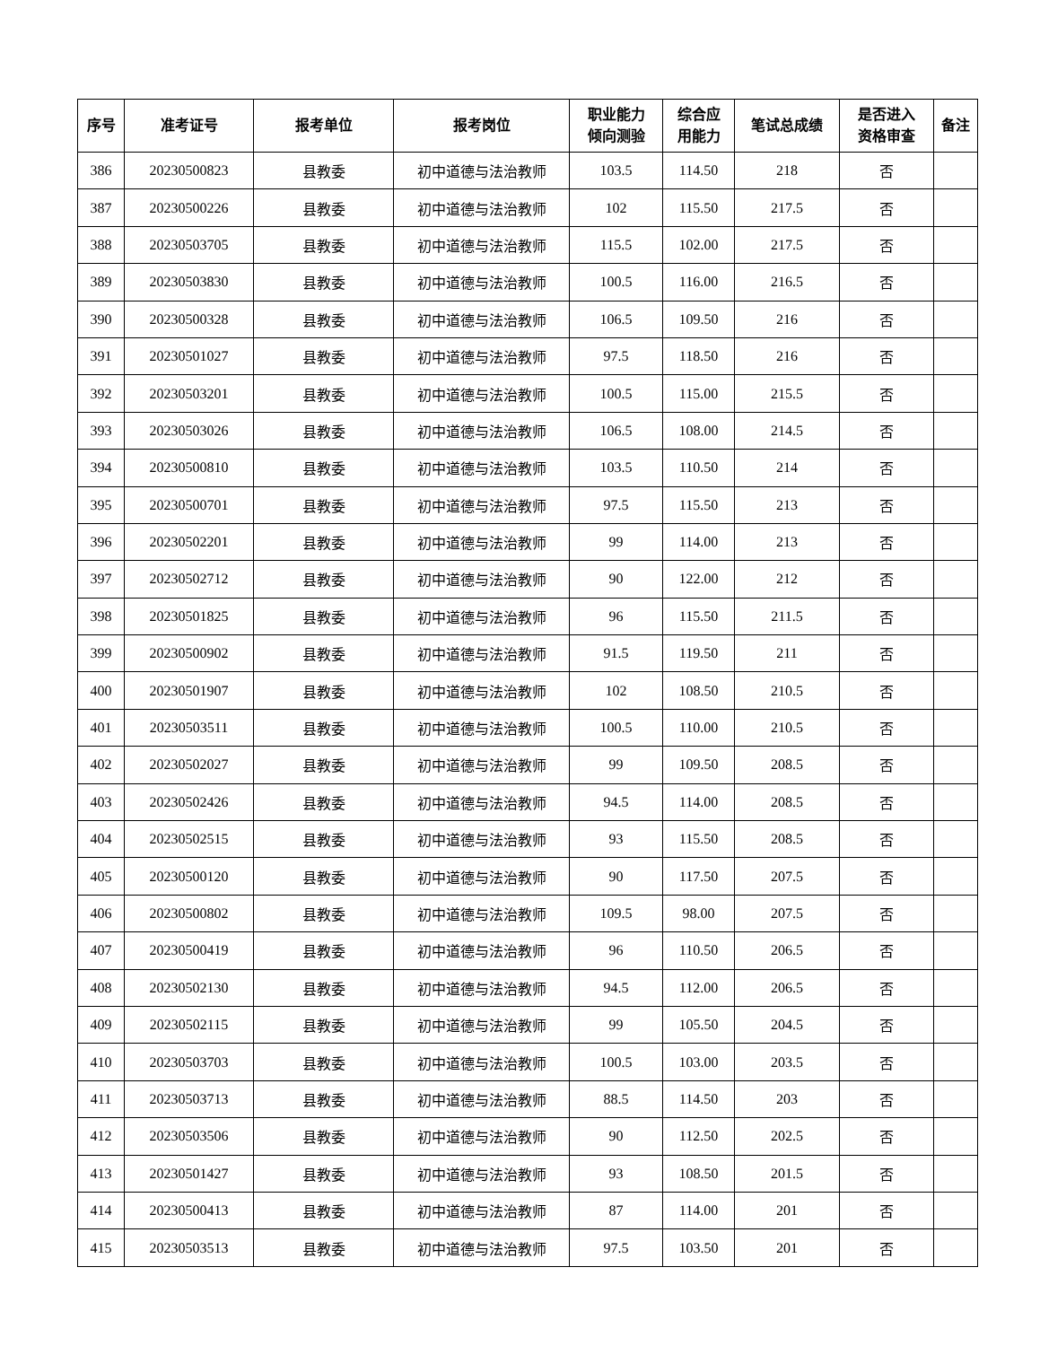| 序号 | 准考证号 | 报考单位 | 报考岗位 | 职业能力 倾向测验 | 综合应 用能力 | 笔试总成绩 | 是否进入 资格审查 | 备注 |
| --- | --- | --- | --- | --- | --- | --- | --- | --- |
| 386 | 20230500823 | 县教委 | 初中道德与法治教师 | 103.5 | 114.50 | 218 | 否 | |
| 387 | 20230500226 | 县教委 | 初中道德与法治教师 | 102 | 115.50 | 217.5 | 否 | |
| 388 | 20230503705 | 县教委 | 初中道德与法治教师 | 115.5 | 102.00 | 217.5 | 否 | |
| 389 | 20230503830 | 县教委 | 初中道德与法治教师 | 100.5 | 116.00 | 216.5 | 否 | |
| 390 | 20230500328 | 县教委 | 初中道德与法治教师 | 106.5 | 109.50 | 216 | 否 | |
| 391 | 20230501027 | 县教委 | 初中道德与法治教师 | 97.5 | 118.50 | 216 | 否 | |
| 392 | 20230503201 | 县教委 | 初中道德与法治教师 | 100.5 | 115.00 | 215.5 | 否 | |
| 393 | 20230503026 | 县教委 | 初中道德与法治教师 | 106.5 | 108.00 | 214.5 | 否 | |
| 394 | 20230500810 | 县教委 | 初中道德与法治教师 | 103.5 | 110.50 | 214 | 否 | |
| 395 | 20230500701 | 县教委 | 初中道德与法治教师 | 97.5 | 115.50 | 213 | 否 | |
| 396 | 20230502201 | 县教委 | 初中道德与法治教师 | 99 | 114.00 | 213 | 否 | |
| 397 | 20230502712 | 县教委 | 初中道德与法治教师 | 90 | 122.00 | 212 | 否 | |
| 398 | 20230501825 | 县教委 | 初中道德与法治教师 | 96 | 115.50 | 211.5 | 否 | |
| 399 | 20230500902 | 县教委 | 初中道德与法治教师 | 91.5 | 119.50 | 211 | 否 | |
| 400 | 20230501907 | 县教委 | 初中道德与法治教师 | 102 | 108.50 | 210.5 | 否 | |
| 401 | 20230503511 | 县教委 | 初中道德与法治教师 | 100.5 | 110.00 | 210.5 | 否 | |
| 402 | 20230502027 | 县教委 | 初中道德与法治教师 | 99 | 109.50 | 208.5 | 否 | |
| 403 | 20230502426 | 县教委 | 初中道德与法治教师 | 94.5 | 114.00 | 208.5 | 否 | |
| 404 | 20230502515 | 县教委 | 初中道德与法治教师 | 93 | 115.50 | 208.5 | 否 | |
| 405 | 20230500120 | 县教委 | 初中道德与法治教师 | 90 | 117.50 | 207.5 | 否 | |
| 406 | 20230500802 | 县教委 | 初中道德与法治教师 | 109.5 | 98.00 | 207.5 | 否 | |
| 407 | 20230500419 | 县教委 | 初中道德与法治教师 | 96 | 110.50 | 206.5 | 否 | |
| 408 | 20230502130 | 县教委 | 初中道德与法治教师 | 94.5 | 112.00 | 206.5 | 否 | |
| 409 | 20230502115 | 县教委 | 初中道德与法治教师 | 99 | 105.50 | 204.5 | 否 | |
| 410 | 20230503703 | 县教委 | 初中道德与法治教师 | 100.5 | 103.00 | 203.5 | 否 | |
| 411 | 20230503713 | 县教委 | 初中道德与法治教师 | 88.5 | 114.50 | 203 | 否 | |
| 412 | 20230503506 | 县教委 | 初中道德与法治教师 | 90 | 112.50 | 202.5 | 否 | |
| 413 | 20230501427 | 县教委 | 初中道德与法治教师 | 93 | 108.50 | 201.5 | 否 | |
| 414 | 20230500413 | 县教委 | 初中道德与法治教师 | 87 | 114.00 | 201 | 否 | |
| 415 | 20230503513 | 县教委 | 初中道德与法治教师 | 97.5 | 103.50 | 201 | 否 | |